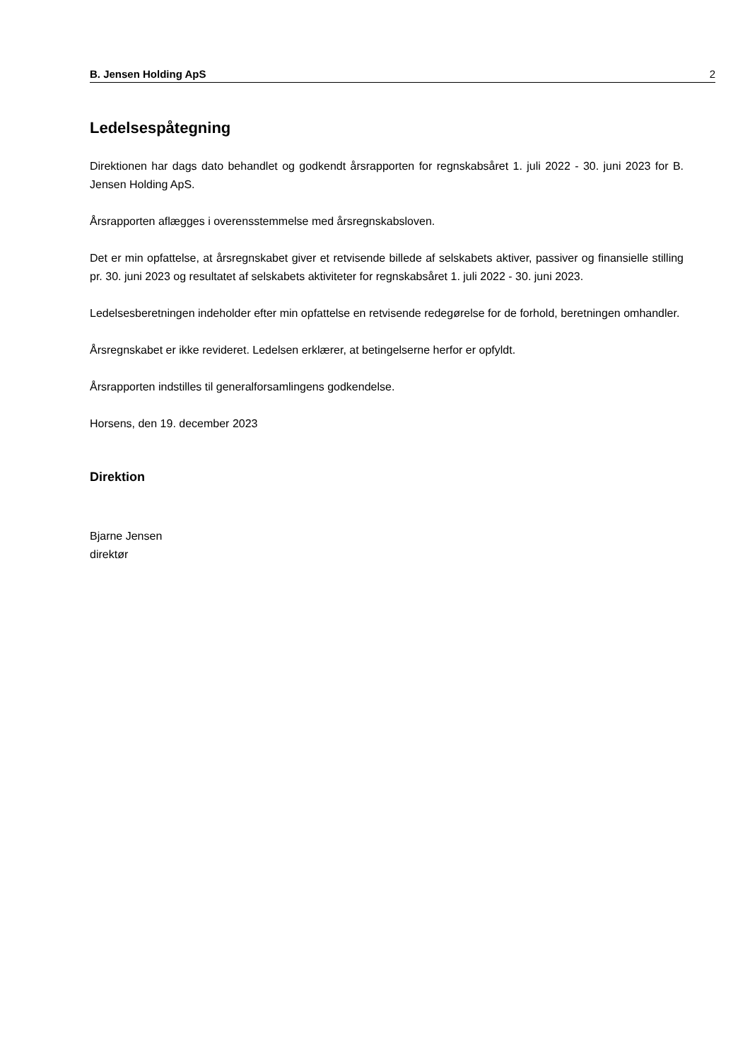B. Jensen Holding ApS 2
Ledelsespåtegning
Direktionen har dags dato behandlet og godkendt årsrapporten for regnskabsåret 1. juli 2022 - 30. juni 2023 for B. Jensen Holding ApS.
Årsrapporten aflægges i overensstemmelse med årsregnskabsloven.
Det er min opfattelse, at årsregnskabet giver et retvisende billede af selskabets aktiver, passiver og finansielle stilling pr. 30. juni 2023 og resultatet af selskabets aktiviteter for regnskabsåret 1. juli 2022 - 30. juni 2023.
Ledelsesberetningen indeholder efter min opfattelse en retvisende redegørelse for de forhold, beretningen omhandler.
Årsregnskabet er ikke revideret. Ledelsen erklærer, at betingelserne herfor er opfyldt.
Årsrapporten indstilles til generalforsamlingens godkendelse.
Horsens, den 19. december 2023
Direktion
Bjarne Jensen
direktør